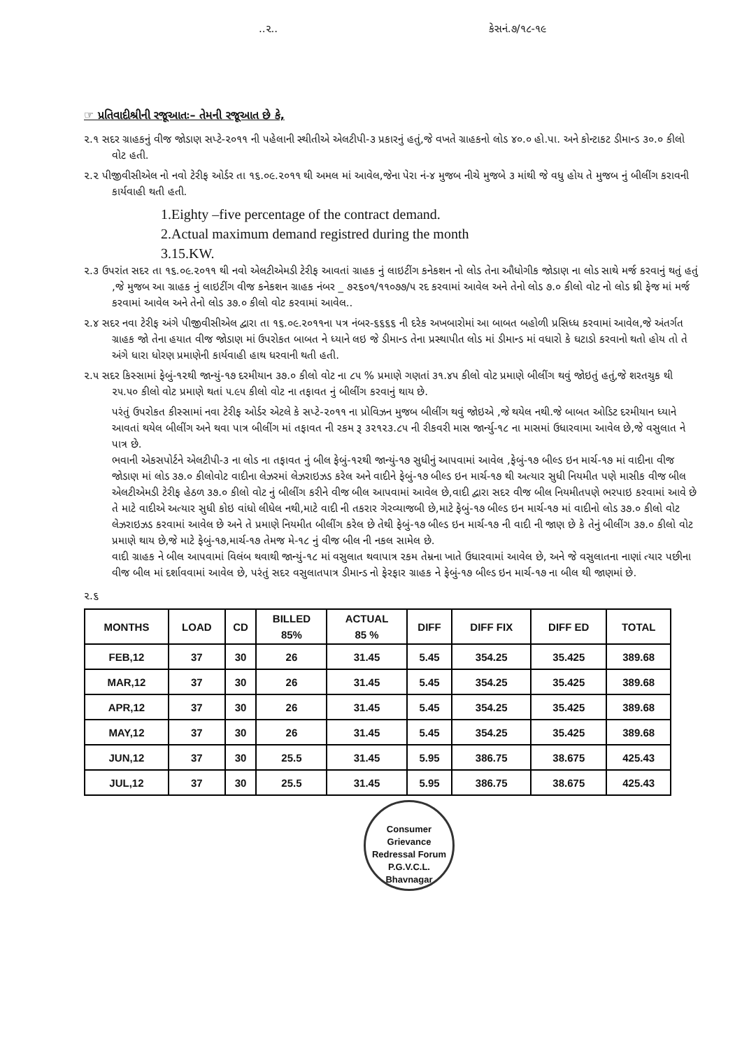..૨.. કેસનં.૭/૧૮-૧૯
☞ પ્રતિવાદીશ્રીની રજૂઆતઃ– તેમની રજૂઆત છે કે,
૨.૧ સદર ગ્રાહકનું વીજ જોડાણ સપ્ટે-૨૦૧૧ ની પહેલાની સ્થીતીએ એલટીપી-૩ પ્રકારનું હતું,જે વખતે ગ્રાહકનો લોડ ૪૦.૦ હો.પા. અને કોન્ટાકટ ડીમાન્ડ ૩૦.૦ કીલો વોટ હતી.
૨.૨ પીજીવીસીએલ નો નવો ટેરીફ ઓર્ડર તા ૧૬.૦૯.૨૦૧૧ થી અમલ માં આવેલ,જેના પેરા નં-૪ મુજબ નીચે મુજબે ૩ માંથી જે વધુ હોય તે મુજબ નું બીલીંગ કરાવની કાર્યવાહી થતી હતી.
1.Eighty –five percentage of the contract demand.
2.Actual maximum demand registred during the month
3.15.KW.
૨.૩ ઉપરાંત સદર તા ૧૬.૦૯.૨૦૧૧ થી નવો એલટીએમડી ટેરીફ આવતાં ગ્રાહક નું લાઇટીંગ કનેકશન નો લોડ તેના ઔધોગીક જોડાણ ના લોડ સાથે મર્જ કરવાનું થતું હતું ,જે મુજબ આ ગ્રાહક નું લાઇટીંગ વીજ કનેકશન ગ્રાહક નંબર _ ૭૨૬૦૧/૧૧૦૭૭/૫ રદ કરવામાં આવેલ અને તેનો લોડ ૭.૦ કીલો વોટ નો લોડ થ્રી ફેજ માં મર્જ કરવામાં આવેલ અને તેનો લોડ ૩૭.૦ કીલો વોટ કરવામાં આવેલ..
૨.૪ સદર નવા ટેરીફ અંગે પીજીવીસીએલ દ્વારા તા ૧૬.૦૯.૨૦૧૧ના પત્ર નંબર-૬૬૬૬ ની દરેક અખબારોમાં આ બાબત બહોળી પ્રસિધ્ધ કરવામાં આવેલ,જે અંતર્ગત ગ્રાહક જો તેના હયાત વીજ જોડાણ માં ઉપરોકત બાબત ને ધ્યાને લઇ જે ડીમાન્ડ તેના પ્રસ્થાપીત લોડ માં ડીમાન્ડ માં વધારો કે ઘટાડો કરવાનો થતો હોય તો તે અંગે ધારા ધોરણ પ્રમાણેની કાર્યવાહી હાથ ધરવાની થતી હતી.
૨.૫ સદર કિસ્સામાં ફેબું-૧૨થી જાન્યું-૧૭ દરમીયાન ૩૭.૦ કીલો વોટ ના ૮૫ % પ્રમાણે ગણતાં ૩૧.૪૫ કીલો વોટ પ્રમાણે બીલીંગ થવું જોઇતું હતું,જે શરતચુક થી ૨૫.૫૦ કીલો વોટ પ્રમાણે થતાં ૫.૯૫ કીલો વોટ ના તફાવત નું બીલીંગ કરવાનું થાય છે.
પરંતું ઉપરોકત કીસ્સામાં નવા ટેરીફ ઓર્ડર એટલે કે સપ્ટે-૨૦૧૧ ના પ્રોવિઝન મુજબ બીલીંગ થવું જોઇએ ,જે થયેલ નથી.જે બાબત ઓડિટ દરમીયાન ધ્યાને આવતાં થયેલ બીલીંગ અને થવા પાત્ર બીલીંગ માં તફાવત ની રકમ રૂ ૩૨૧૨૩.૮૫ ની રીકવરી માસ જાર્ન્યુ-૧૮ ના માસમાં ઉધારવામા આવેલ છે,જે વસુલાત ને પાત્ર છે.
ભવાની એકસપોર્ટને એલટીપી-૩ ના લોડ ના તફાવત નું બીલ ફેબું-૧૨થી જાન્યું-૧૭ સુધીનું આપવામાં આવેલ ,ફેબું-૧૭ બીલ્ડ ઇન માર્ચ-૧૭ માં વાદીના વીજ જોડાણ માં લોડ ૩૭.૦ કીલોવોટ વાદીના લેઝરમાં લેઝરાઇઝડ કરેલ અને વાદીને ફેબું-૧૭ બીલ્ડ ઇન માર્ચ-૧૭ થી અત્યાર સુધી નિયમીત પણે માસીક વીજ બીલ એલટીએમડી ટેરીફ હેઠળ ૩૭.૦ કીલો વોટ નું બીલીંગ કરીને વીજ બીલ આપવામાં આવેલ છે,વાદી દ્વારા સદર વીજ બીલ નિયમીતપણે ભરપાઇ કરવામાં આવે છે તે માટે વાદીએ અત્યાર સુધી કોઇ વાંધો લીધેલ નથી,માટે વાદી ની તકરાર ગેરવ્યાજબી છે,માટે ફેબું-૧૭ બીલ્ડ ઇન માર્ચ-૧૭ માં વાદીનો લોડ ૩૭.૦ કીલો વોટ લેઝરાઇઝડ કરવામાં આવેલ છે અને તે પ્રમાણે નિયમીત બીલીંગ કરેલ છે તેથી ફેબું-૧૭ બીલ્ડ ઇન માર્ચ-૧૭ ની વાદી ની જાણ છે કે તેનું બીલીંગ ૩૭.૦ કીલો વોટ પ્રમાણે થાય છે,જે માટે ફેબું-૧૭,માર્ચ-૧૭ તેમજ મે-૧૮ નું વીજ બીલ ની નકલ સામેલ છે.
વાદી ગ્રાહક ને બીલ આપવામાં વિલંબ થવાથી જાન્યું-૧૮ માં વસુલાત થવાપાત્ર રકમ તેમ્રના ખાતે ઉધારવામાં આવેલ છે, અને જે વસુલાતના નાણાં ત્યાર પછીના વીજ બીલ માં દર્શાવવામાં આવેલ છે, પરંતું સદર વસુલાતપાત્ર ડીમાન્ડ નો ફેરફાર ગ્રાહક ને ફેબું-૧૭ બીલ્ડ ઇન માર્ચ-૧૭ ના બીલ થી જાણમાં છે.
૨.૬
| MONTHS | LOAD | CD | BILLED 85% | ACTUAL 85 % | DIFF | DIFF FIX | DIFF ED | TOTAL |
| --- | --- | --- | --- | --- | --- | --- | --- | --- |
| FEB,12 | 37 | 30 | 26 | 31.45 | 5.45 | 354.25 | 35.425 | 389.68 |
| MAR,12 | 37 | 30 | 26 | 31.45 | 5.45 | 354.25 | 35.425 | 389.68 |
| APR,12 | 37 | 30 | 26 | 31.45 | 5.45 | 354.25 | 35.425 | 389.68 |
| MAY,12 | 37 | 30 | 26 | 31.45 | 5.45 | 354.25 | 35.425 | 389.68 |
| JUN,12 | 37 | 30 | 25.5 | 31.45 | 5.95 | 386.75 | 38.675 | 425.43 |
| JUL,12 | 37 | 30 | 25.5 | 31.45 | 5.95 | 386.75 | 38.675 | 425.43 |
Consumer Grievance Redressal Forum
P.G.V.C.L.
Bhavnagar